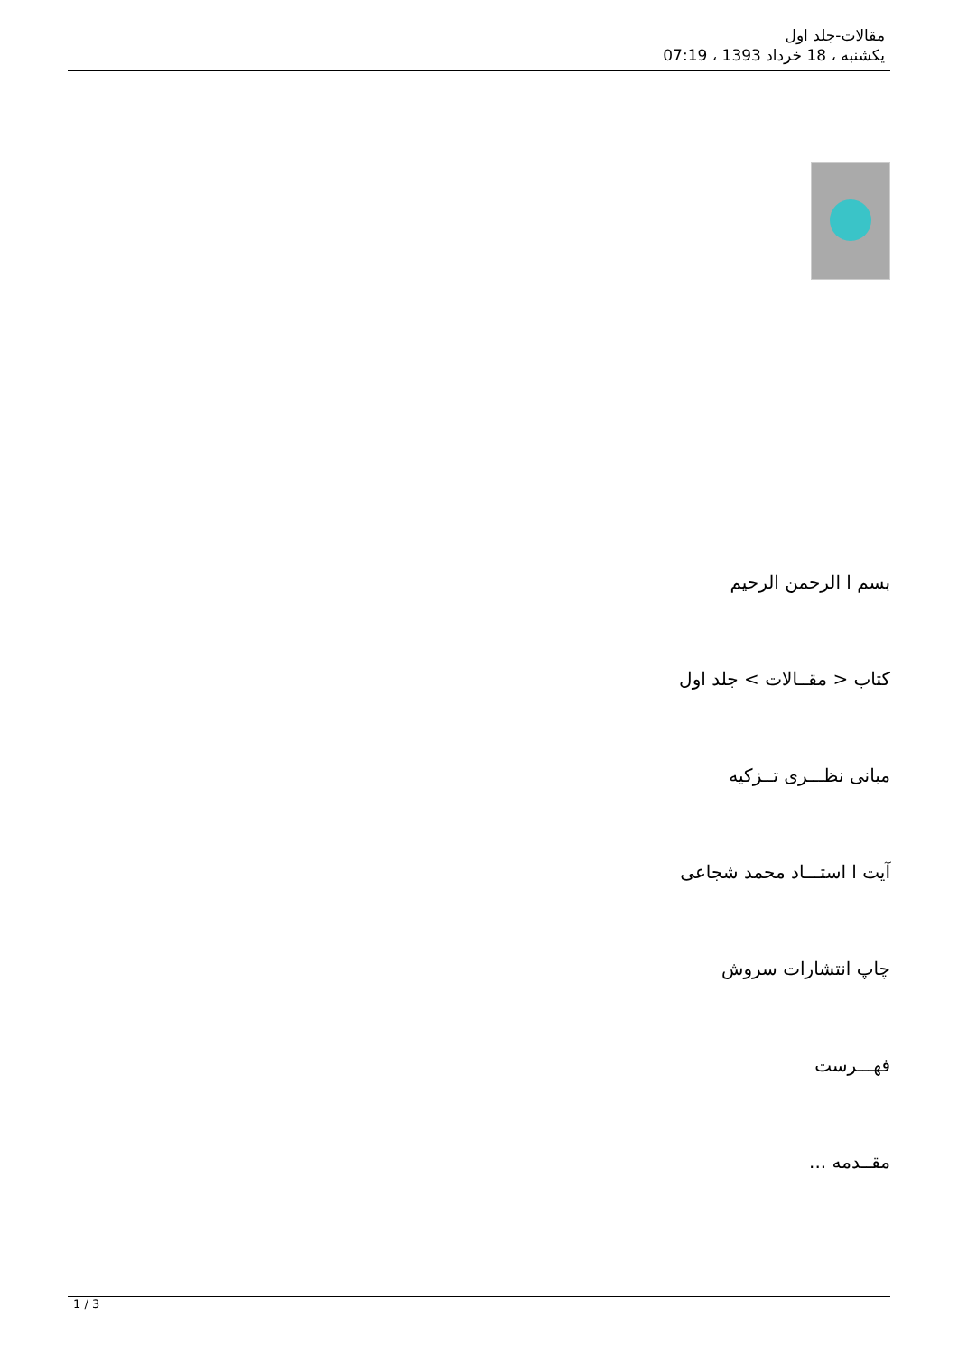مقالات-جلد اول
یکشنبه ، 18 خرداد 1393 ، 07:19
بسم ا الرحمن الرحیم
کتاب < مقــالات > جلد اول
مبانی نظـــری تــزکیه
آیت ا استـــاد محمد شجاعی
چاپ انتشارات سروش
فهـــرست
مقــدمه ...
1 / 3